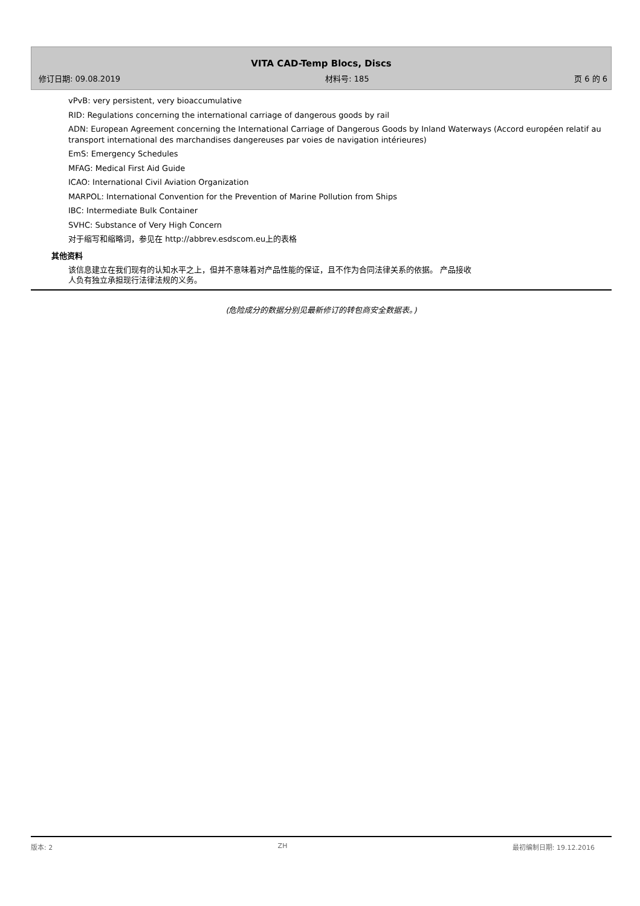VITA CAD-Temp Blocs, Discs
修订日期: 09.08.2019 材料号: 185 页 6 的 6
vPvB: very persistent, very bioaccumulative
RID: Regulations concerning the international carriage of dangerous goods by rail
ADN: European Agreement concerning the International Carriage of Dangerous Goods by Inland Waterways (Accord européen relatif au transport international des marchandises dangereuses par voies de navigation intérieures)
EmS: Emergency Schedules
MFAG: Medical First Aid Guide
ICAO: International Civil Aviation Organization
MARPOL: International Convention for the Prevention of Marine Pollution from Ships
IBC: Intermediate Bulk Container
SVHC: Substance of Very High Concern
对于缩写和缩略词，参见在 http://abbrev.esdscom.eu上的表格
其他资料
该信息建立在我们现有的认知水平之上，但并不意味着对产品性能的保证，且不作为合同法律关系的依据。 产品接收人负有独立承担现行法律法规的义务。
(危险成分的数据分别见最新修订的转包商安全数据表。)
版本: 2 ZH 最初编制日期: 19.12.2016